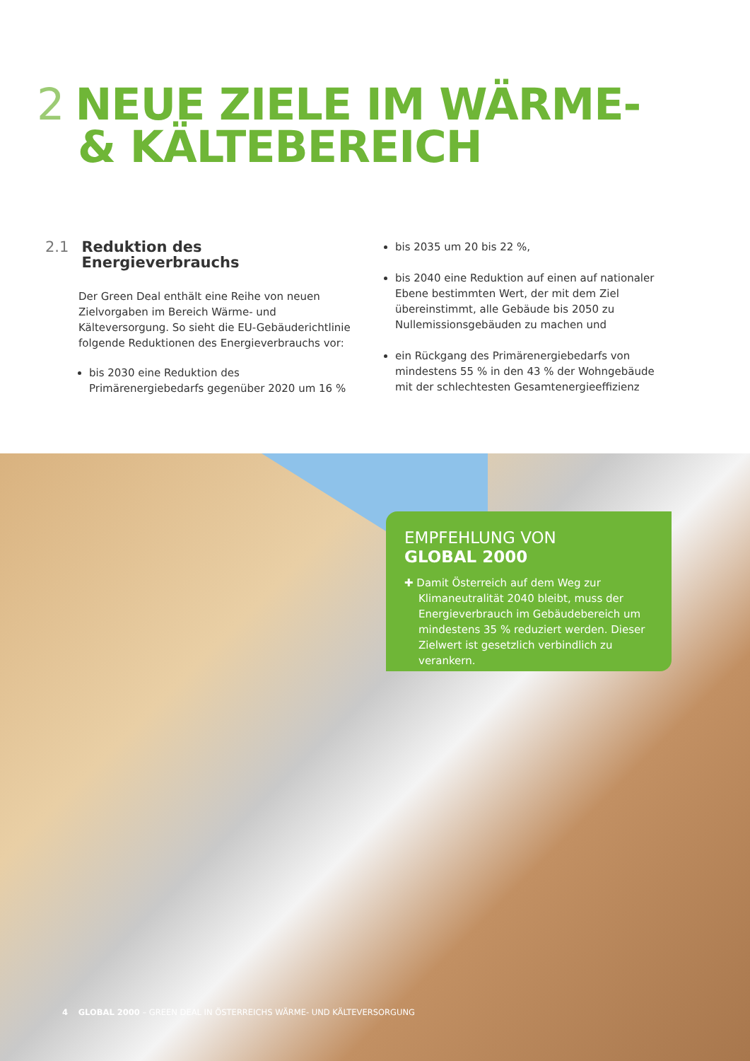2 NEUE ZIELE IM WÄRME-
& KÄLTEBEREICH
2.1 Reduktion des
Energieverbrauchs
Der Green Deal enthält eine Reihe von neuen Zielvorgaben im Bereich Wärme- und Kälteversorgung. So sieht die EU-Gebäuderichtlinie folgende Reduktionen des Energieverbrauchs vor:
bis 2030 eine Reduktion des Primärenergiebedarfs gegenüber 2020 um 16 %
bis 2035 um 20 bis 22 %,
bis 2040 eine Reduktion auf einen auf nationaler Ebene bestimmten Wert, der mit dem Ziel übereinstimmt, alle Gebäude bis 2050 zu Nullemissionsgebäuden zu machen und
ein Rückgang des Primärenergiebedarfs von mindestens 55 % in den 43 % der Wohngebäude mit der schlechtesten Gesamtenergieeffizienz
EMPFEHLUNG VON
GLOBAL 2000
✚ Damit Österreich auf dem Weg zur Klimaneutralität 2040 bleibt, muss der Energieverbrauch im Gebäudebereich um mindestens 35 % reduziert werden. Dieser Zielwert ist gesetzlich verbindlich zu verankern.
4 GLOBAL 2000 – GREEN DEAL IN ÖSTERREICHS WÄRME- UND KÄLTEVERSORGUNG